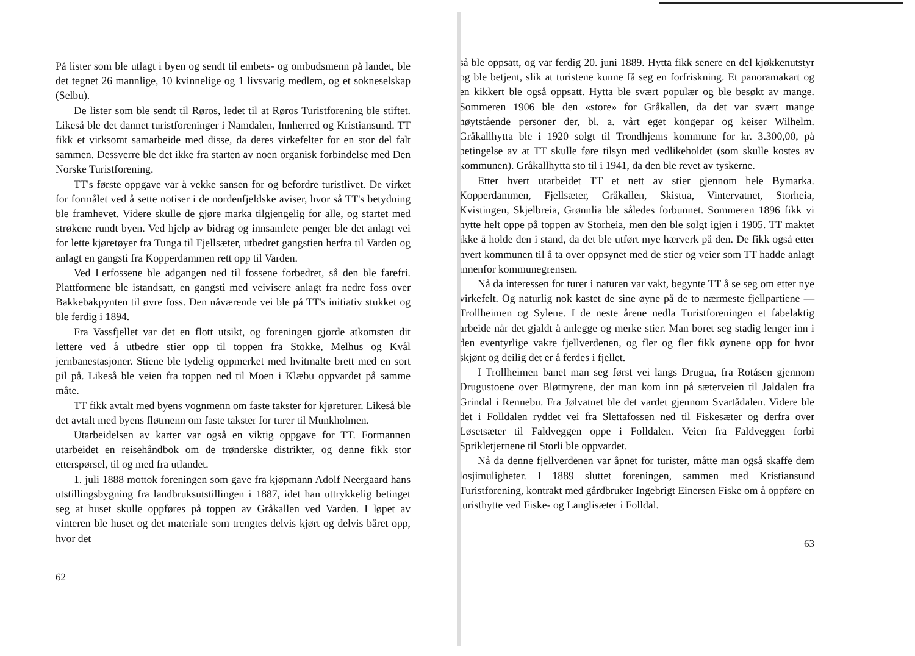På lister som ble utlagt i byen og sendt til embets- og ombudsmenn på landet, ble det tegnet 26 mannlige, 10 kvinnelige og 1 livsvarig medlem, og et sokneselskap (Selbu).
De lister som ble sendt til Røros, ledet til at Røros Turistforening ble stiftet. Likeså ble det dannet turistforeninger i Namdalen, Innherred og Kristiansund. TT fikk et virksomt samarbeide med disse, da deres virkefelter for en stor del falt sammen. Dessverre ble det ikke fra starten av noen organisk forbindelse med Den Norske Turistforening.
TT's første oppgave var å vekke sansen for og befordre turistlivet. De virket for formålet ved å sette notiser i de nordenfjeldske aviser, hvor så TT's betydning ble framhevet. Videre skulle de gjøre marka tilgjengelig for alle, og startet med strøkene rundt byen. Ved hjelp av bidrag og innsamlete penger ble det anlagt vei for lette kjøretøyer fra Tunga til Fjellsæter, utbedret gangstien herfra til Varden og anlagt en gangsti fra Kopperdammen rett opp til Varden.
Ved Lerfossene ble adgangen ned til fossene forbedret, så den ble farefri. Plattformene ble istandsatt, en gangsti med veivisere anlagt fra nedre foss over Bakkebakpynten til øvre foss. Den nåværende vei ble på TT's initiativ stukket og ble ferdig i 1894.
Fra Vassfjellet var det en flott utsikt, og foreningen gjorde atkomsten dit lettere ved å utbedre stier opp til toppen fra Stokke, Melhus og Kvål jernbanestasjoner. Stiene ble tydelig oppmerket med hvitmalte brett med en sort pil på. Likeså ble veien fra toppen ned til Moen i Klæbu oppvardet på samme måte.
TT fikk avtalt med byens vognmenn om faste takster for kjøreturer. Likeså ble det avtalt med byens fløtmenn om faste takster for turer til Munkholmen.
Utarbeidelsen av karter var også en viktig oppgave for TT. Formannen utarbeidet en reisehåndbok om de trønderske distrikter, og denne fikk stor etterspørsel, til og med fra utlandet.
1. juli 1888 mottok foreningen som gave fra kjøpmann Adolf Neergaard hans utstillingsbygning fra landbruksutstillingen i 1887, idet han uttrykkelig betinget seg at huset skulle oppføres på toppen av Gråkallen ved Varden. I løpet av vinteren ble huset og det materiale som trengtes delvis kjørt og delvis båret opp, hvor det
62
så ble oppsatt, og var ferdig 20. juni 1889. Hytta fikk senere en del kjøkkenutstyr og ble betjent, slik at turistene kunne få seg en forfriskning. Et panoramakart og en kikkert ble også oppsatt. Hytta ble svært populær og ble besøkt av mange. Sommeren 1906 ble den «store» for Gråkallen, da det var svært mange høytstående personer der, bl. a. vårt eget kongepar og keiser Wilhelm. Gråkallhytta ble i 1920 solgt til Trondhjems kommune for kr. 3.300,00, på betingelse av at TT skulle føre tilsyn med vedlikeholdet (som skulle kostes av kommunen). Gråkallhytta sto til i 1941, da den ble revet av tyskerne.
Etter hvert utarbeidet TT et nett av stier gjennom hele Bymarka. Kopperdammen, Fjellsæter, Gråkallen, Skistua, Vintervatnet, Storheia, Kvistingen, Skjelbreia, Grønnlia ble således forbunnet. Sommeren 1896 fikk vi hytte helt oppe på toppen av Storheia, men den ble solgt igjen i 1905. TT maktet ikke å holde den i stand, da det ble utført mye hærverk på den. De fikk også etter hvert kommunen til å ta over oppsynet med de stier og veier som TT hadde anlagt innenfor kommunegrensen.
Nå da interessen for turer i naturen var vakt, begynte TT å se seg om etter nye virkefelt. Og naturlig nok kastet de sine øyne på de to nærmeste fjellpartiene — Trollheimen og Sylene. I de neste årene nedla Turistforeningen et fabelaktig arbeide når det gjaldt å anlegge og merke stier. Man boret seg stadig lenger inn i den eventyrlige vakre fjellverdenen, og fler og fler fikk øynene opp for hvor skjønt og deilig det er å ferdes i fjellet.
I Trollheimen banet man seg først vei langs Drugua, fra Rotåsen gjennom Drugustoene over Bløtmyrene, der man kom inn på sæterveien til Jøldalen fra Grindal i Rennebu. Fra Jølvatnet ble det vardet gjennom Svartådalen. Videre ble det i Folldalen ryddet vei fra Slettafossen ned til Fiskesæter og derfra over Løsetsæter til Faldveggen oppe i Folldalen. Veien fra Faldveggen forbi Sprikletjernene til Storli ble oppvardet.
Nå da denne fjellverdenen var åpnet for turister, måtte man også skaffe dem losjimuligheter. I 1889 sluttet foreningen, sammen med Kristiansund Turistforening, kontrakt med gårdbruker Ingebrigt Einersen Fiske om å oppføre en turisthytte ved Fiske- og Langlisæter i Folldal.
63